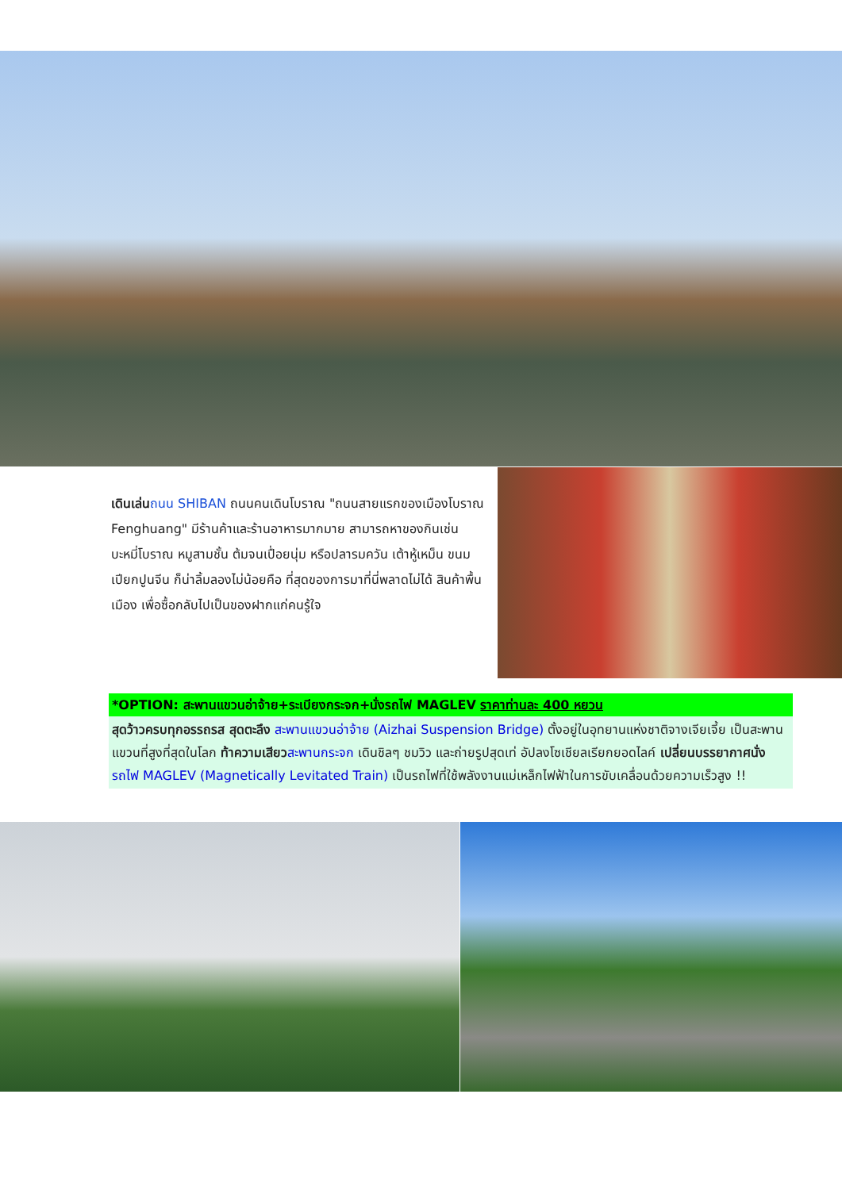เดินเล่น ถนน SHIBAN ถนนคนเดินโบราณ "ถนนสายแรกของเมืองโบราณ Fenghuang" มีร้านค้าและร้านอาหารมากมาย สามารถหาของกินเช่น บะหมี่โบราณ หมูสามชั้น ต้มจนเปื่อยนุ่ม หรือปลารมควัน เต้าหู้เหม็น ขนมเปียกปูนจีน ก็น่าลิ้มลองไม่น้อยคือ ที่สุดของการมาที่นี่พลาดไม่ได้ สินค้าพื้นเมือง เพื่อซื้อกลับไปเป็นของฝากแก่คนรู้ใจ
*OPTION: สะพานแขวนอ่าจ้าย+ระเบียงกระจก+นั่งรถไฟ MAGLEV ราคาท่านละ 400 หยวน
สุดว้าวครบทุกอรรถรส สุดตะลึง สะพานแขวนอ่าจ้าย (Aizhai Suspension Bridge) ตั้งอยู่ในอุทยานแห่งชาติจางเจียเจี้ย เป็นสะพานแขวนที่สูงที่สุดในโลก ท้าความเสียว สะพานกระจก เดินชิลๆ ชมวิว และถ่ายรูปสุดเท่ อัปลงโซเชียลเรียกยอดไลค์ เปลี่ยนบรรยากาศนั่ง รถไฟ MAGLEV (Magnetically Levitated Train) เป็นรถไฟที่ใช้พลังงานแม่เหล็กไฟฟ้าในการขับเคลื่อนด้วยความเร็วสูง !!